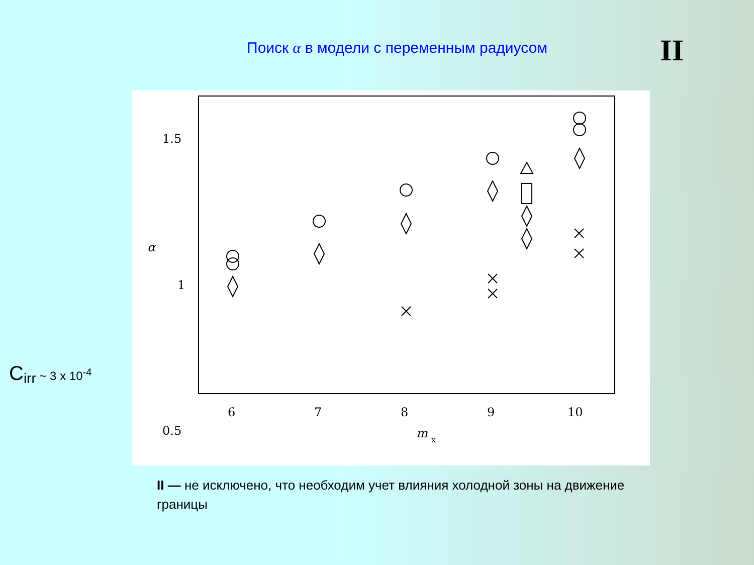Поиск α в модели с переменным радиусом
II
C<sub>irr</sub> ~ 3 x 10<sup>-4</sup>
1.5
1
0.5
α
6
7
8
9
10
m
x
II — не исключено, что необходим учет влияния холодной зоны на движение границы